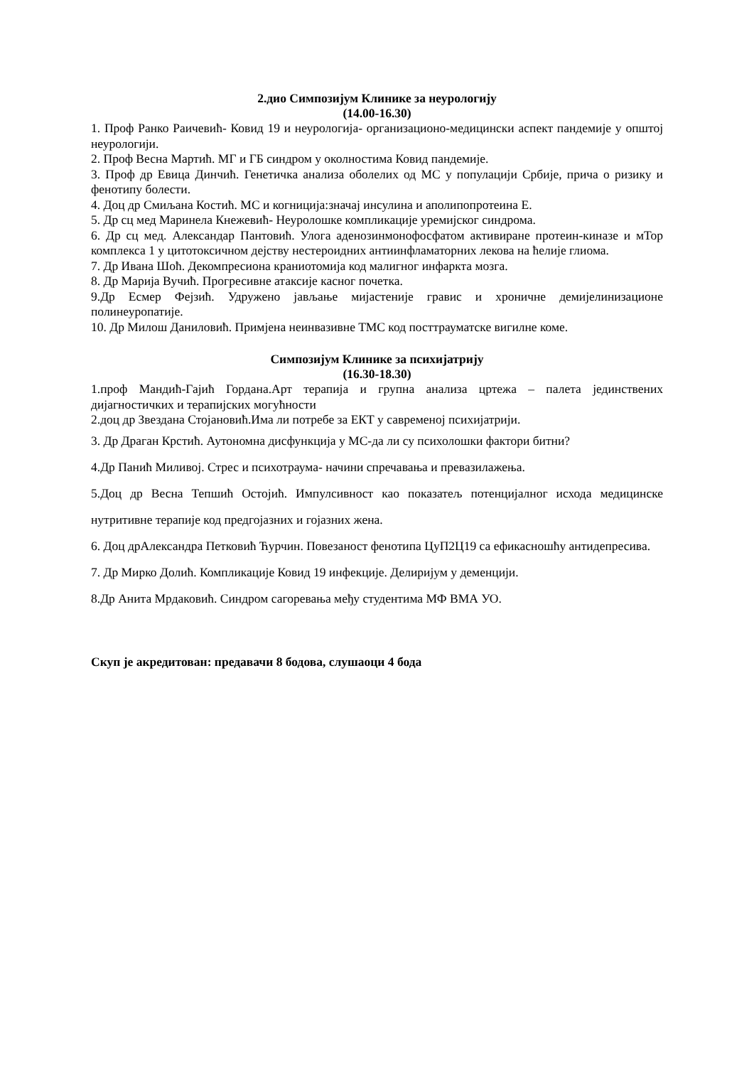2.дио Симпозијум Клинике за неурологију
(14.00-16.30)
1. Проф Ранко Раичевић- Ковид 19 и неурологија- организационо-медицински аспект пандемије у општој неурологији.
2. Проф Весна Мартић. МГ и ГБ синдром у околностима Ковид пандемије.
3. Проф др Евица Динчић. Генетичка анализа оболелих од МС у популацији Србије, прича о ризику и фенотипу болести.
4. Доц др Смиљана Костић. МС и когниција:значај инсулина и аполипопротеина Е.
5. Др сц мед Маринела Кнежевић- Неуролошке компликације уремијског синдрома.
6. Др сц мед. Александар Пантовић. Улога аденозинмонофосфатом активиране протеин-киназе и мТор комплекса 1 у цитотоксичном дејству нестероидних антиинфламаторних лекова на ћелије глиома.
7. Др Ивана Шоћ. Декомпресиона краниотомија код малигног инфаркта мозга.
8. Др Марија Вучић. Прогресивне атаксије касног почетка.
9.Др Есмер Фејзић. Удружено јављање мијастеније гравис и хроничне демијелинизационе полинеуропатије.
10. Др Милош Даниловић. Примјена неинвазивне ТМС код посттрауматске вигилне коме.
Симпозијум Клинике за психијатрију
(16.30-18.30)
1.проф Мандић-Гајић Гордана.Арт терапија и групна анализа цртежа – палета јединствених дијагностичких и терапијских могућности
2.доц др Звездана Стојановић.Има ли потребе за ЕКТ у савременој психијатрији.
3. Др Драган Крстић. Аутономна дисфункција у МС-да ли су психолошки фактори битни?
4.Др Панић Миливој. Стрес и психотраума- начини спречавања и превазилажења.
5.Доц др Весна Тепшић Остојић. Импулсивност као показатељ потенцијалног исхода медицинске нутритивне терапије код предгојазних и гојазних жена.
6. Доц дрАлександра Петковић Ћурчин. Повезаност фенотипа ЦуП2Ц19 са ефикасношћу антидепресива.
7. Др Мирко Долић. Компликације Ковид 19 инфекције. Делиријум у деменцији.
8.Др Анита Мрдаковић. Синдром сагоревања међу студентима МФ ВМА УО.
Скуп је акредитован: предавачи 8 бодова, слушаоци 4 бода